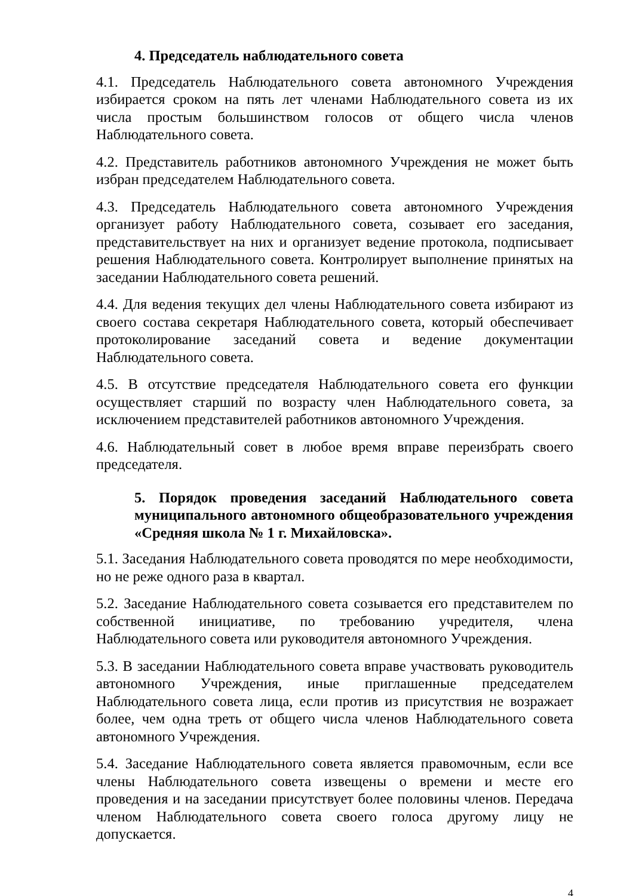4. Председатель наблюдательного совета
4.1. Председатель Наблюдательного совета автономного Учреждения избирается сроком на пять лет членами Наблюдательного совета из их числа простым большинством голосов от общего числа членов Наблюдательного совета.
4.2. Представитель работников автономного Учреждения не может быть избран председателем Наблюдательного совета.
4.3. Председатель Наблюдательного совета автономного Учреждения организует работу Наблюдательного совета, созывает его заседания, представительствует на них и организует ведение протокола, подписывает решения Наблюдательного совета. Контролирует выполнение принятых на заседании Наблюдательного совета решений.
4.4. Для ведения текущих дел члены Наблюдательного совета избирают из своего состава секретаря Наблюдательного совета, который обеспечивает протоколирование заседаний совета и ведение документации Наблюдательного совета.
4.5. В отсутствие председателя Наблюдательного совета его функции осуществляет старший по возрасту член Наблюдательного совета, за исключением представителей работников автономного Учреждения.
4.6. Наблюдательный совет в любое время вправе переизбрать своего председателя.
5. Порядок проведения заседаний Наблюдательного совета муниципального автономного общеобразовательного учреждения «Средняя школа № 1 г. Михайловска».
5.1. Заседания Наблюдательного совета проводятся по мере необходимости, но не реже одного раза в квартал.
5.2. Заседание Наблюдательного совета созывается его представителем по собственной инициативе, по требованию учредителя, члена Наблюдательного совета или руководителя автономного Учреждения.
5.3. В заседании Наблюдательного совета вправе участвовать руководитель автономного Учреждения, иные приглашенные председателем Наблюдательного совета лица, если против из присутствия не возражает более, чем одна треть от общего числа членов Наблюдательного совета автономного Учреждения.
5.4. Заседание Наблюдательного совета является правомочным, если все члены Наблюдательного совета извещены о времени и месте его проведения и на заседании присутствует более половины членов. Передача членом Наблюдательного совета своего голоса другому лицу не допускается.
4